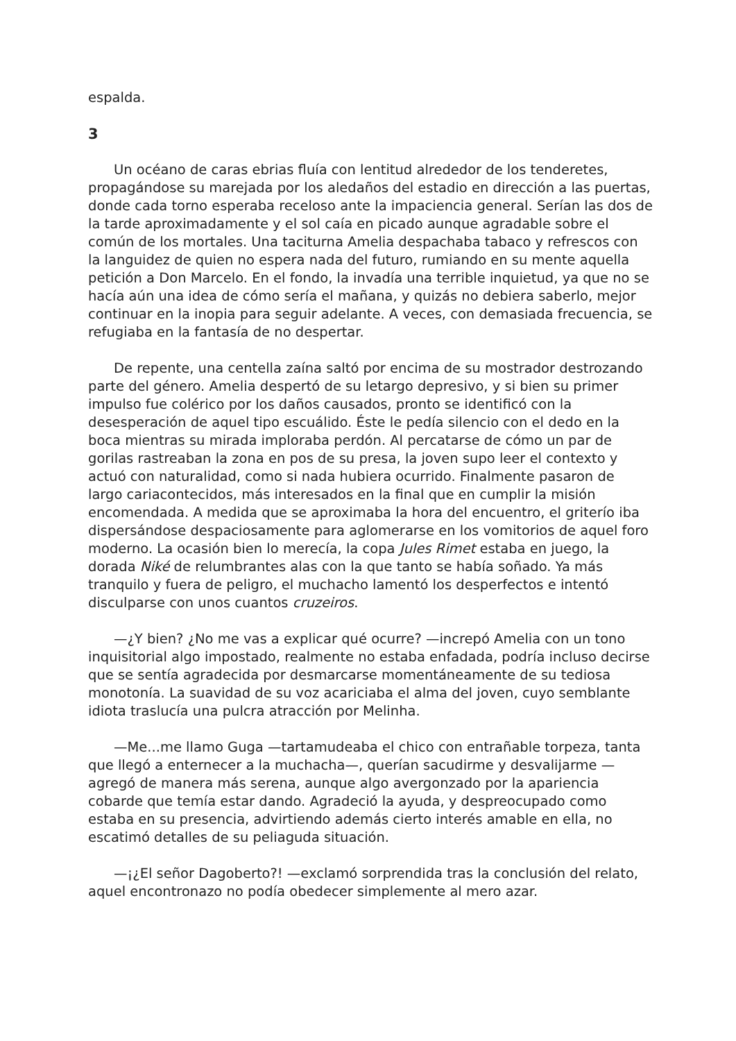espalda.
3
Un océano de caras ebrias fluía con lentitud alrededor de los tenderetes, propagándose su marejada por los aledaños del estadio en dirección a las puertas, donde cada torno esperaba receloso ante la impaciencia general. Serían las dos de la tarde aproximadamente y el sol caía en picado aunque agradable sobre el común de los mortales. Una taciturna Amelia despachaba tabaco y refrescos con la languidez de quien no espera nada del futuro, rumiando en su mente aquella petición a Don Marcelo. En el fondo, la invadía una terrible inquietud, ya que no se hacía aún una idea de cómo sería el mañana, y quizás no debiera saberlo, mejor continuar en la inopia para seguir adelante. A veces, con demasiada frecuencia, se refugiaba en la fantasía de no despertar.
De repente, una centella zaína saltó por encima de su mostrador destrozando parte del género. Amelia despertó de su letargo depresivo, y si bien su primer impulso fue colérico por los daños causados, pronto se identificó con la desesperación de aquel tipo escuálido. Éste le pedía silencio con el dedo en la boca mientras su mirada imploraba perdón. Al percatarse de cómo un par de gorilas rastreaban la zona en pos de su presa, la joven supo leer el contexto y actuó con naturalidad, como si nada hubiera ocurrido. Finalmente pasaron de largo cariacontecidos, más interesados en la final que en cumplir la misión encomendada. A medida que se aproximaba la hora del encuentro, el griterío iba dispersándose despaciosamente para aglomerarse en los vomitorios de aquel foro moderno. La ocasión bien lo merecía, la copa Jules Rimet estaba en juego, la dorada Niké de relumbrantes alas con la que tanto se había soñado. Ya más tranquilo y fuera de peligro, el muchacho lamentó los desperfectos e intentó disculparse con unos cuantos cruzeiros.
—¿Y bien? ¿No me vas a explicar qué ocurre? —increpó Amelia con un tono inquisitorial algo impostado, realmente no estaba enfadada, podría incluso decirse que se sentía agradecida por desmarcarse momentáneamente de su tediosa monotonía. La suavidad de su voz acariciaba el alma del joven, cuyo semblante idiota traslucía una pulcra atracción por Melinha.
—Me...me llamo Guga —tartamudeaba el chico con entrañable torpeza, tanta que llegó a enternecer a la muchacha—, querían sacudirme y desvalijarme —agregó de manera más serena, aunque algo avergonzado por la apariencia cobarde que temía estar dando. Agradeció la ayuda, y despreocupado como estaba en su presencia, advirtiendo además cierto interés amable en ella, no escatimó detalles de su peliaguda situación.
—¡¿El señor Dagoberto?! —exclamó sorprendida tras la conclusión del relato, aquel encontronazo no podía obedecer simplemente al mero azar.